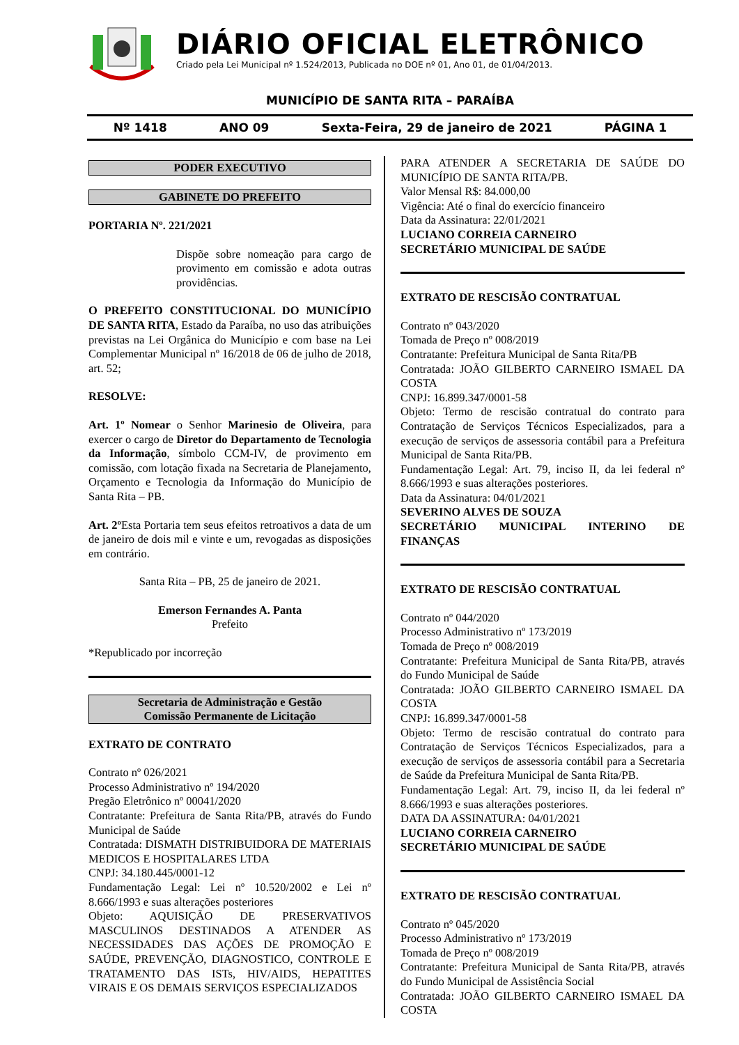DIÁRIO OFICIAL ELETRÔNICO
Criado pela Lei Municipal nº 1.524/2013, Publicada no DOE nº 01, Ano 01, de 01/04/2013.
MUNICÍPIO DE SANTA RITA – PARAÍBA
Nº 1418 ANO 09 Sexta-Feira, 29 de janeiro de 2021 PÁGINA 1
PODER EXECUTIVO
GABINETE DO PREFEITO
PORTARIA Nº. 221/2021
Dispõe sobre nomeação para cargo de provimento em comissão e adota outras providências.
O PREFEITO CONSTITUCIONAL DO MUNICÍPIO DE SANTA RITA, Estado da Paraíba, no uso das atribuições previstas na Lei Orgânica do Município e com base na Lei Complementar Municipal nº 16/2018 de 06 de julho de 2018, art. 52;
RESOLVE:
Art. 1º Nomear o Senhor Marinesio de Oliveira, para exercer o cargo de Diretor do Departamento de Tecnologia da Informação, símbolo CCM-IV, de provimento em comissão, com lotação fixada na Secretaria de Planejamento, Orçamento e Tecnologia da Informação do Município de Santa Rita – PB.
Art. 2º Esta Portaria tem seus efeitos retroativos a data de um de janeiro de dois mil e vinte e um, revogadas as disposições em contrário.
Santa Rita – PB, 25 de janeiro de 2021.
Emerson Fernandes A. Panta
Prefeito
*Republicado por incorreção
Secretaria de Administração e Gestão
Comissão Permanente de Licitação
EXTRATO DE CONTRATO
Contrato nº 026/2021
Processo Administrativo nº 194/2020
Pregão Eletrônico nº 00041/2020
Contratante: Prefeitura de Santa Rita/PB, através do Fundo Municipal de Saúde
Contratada: DISMATH DISTRIBUIDORA DE MATERIAIS MEDICOS E HOSPITALARES LTDA
CNPJ: 34.180.445/0001-12
Fundamentação Legal: Lei nº 10.520/2002 e Lei nº 8.666/1993 e suas alterações posteriores
Objeto: AQUISIÇÃO DE PRESERVATIVOS MASCULINOS DESTINADOS A ATENDER AS NECESSIDADES DAS AÇÕES DE PROMOÇÃO E SAÚDE, PREVENÇÃO, DIAGNOSTICO, CONTROLE E TRATAMENTO DAS ISTs, HIV/AIDS, HEPATITES VIRAIS E OS DEMAIS SERVIÇOS ESPECIALIZADOS
PARA ATENDER A SECRETARIA DE SAÚDE DO MUNICÍPIO DE SANTA RITA/PB.
Valor Mensal R$: 84.000,00
Vigência: Até o final do exercício financeiro
Data da Assinatura: 22/01/2021
LUCIANO CORREIA CARNEIRO
SECRETÁRIO MUNICIPAL DE SAÚDE
EXTRATO DE RESCISÃO CONTRATUAL
Contrato nº 043/2020
Tomada de Preço nº 008/2019
Contratante: Prefeitura Municipal de Santa Rita/PB
Contratada: JOÃO GILBERTO CARNEIRO ISMAEL DA COSTA
CNPJ: 16.899.347/0001-58
Objeto: Termo de rescisão contratual do contrato para Contratação de Serviços Técnicos Especializados, para a execução de serviços de assessoria contábil para a Prefeitura Municipal de Santa Rita/PB.
Fundamentação Legal: Art. 79, inciso II, da lei federal nº 8.666/1993 e suas alterações posteriores.
Data da Assinatura: 04/01/2021
SEVERINO ALVES DE SOUZA
SECRETÁRIO MUNICIPAL INTERINO DE FINANÇAS
EXTRATO DE RESCISÃO CONTRATUAL
Contrato nº 044/2020
Processo Administrativo nº 173/2019
Tomada de Preço nº 008/2019
Contratante: Prefeitura Municipal de Santa Rita/PB, através do Fundo Municipal de Saúde
Contratada: JOÃO GILBERTO CARNEIRO ISMAEL DA COSTA
CNPJ: 16.899.347/0001-58
Objeto: Termo de rescisão contratual do contrato para Contratação de Serviços Técnicos Especializados, para a execução de serviços de assessoria contábil para a Secretaria de Saúde da Prefeitura Municipal de Santa Rita/PB.
Fundamentação Legal: Art. 79, inciso II, da lei federal nº 8.666/1993 e suas alterações posteriores.
DATA DA ASSINATURA: 04/01/2021
LUCIANO CORREIA CARNEIRO
SECRETÁRIO MUNICIPAL DE SAÚDE
EXTRATO DE RESCISÃO CONTRATUAL
Contrato nº 045/2020
Processo Administrativo nº 173/2019
Tomada de Preço nº 008/2019
Contratante: Prefeitura Municipal de Santa Rita/PB, através do Fundo Municipal de Assistência Social
Contratada: JOÃO GILBERTO CARNEIRO ISMAEL DA COSTA